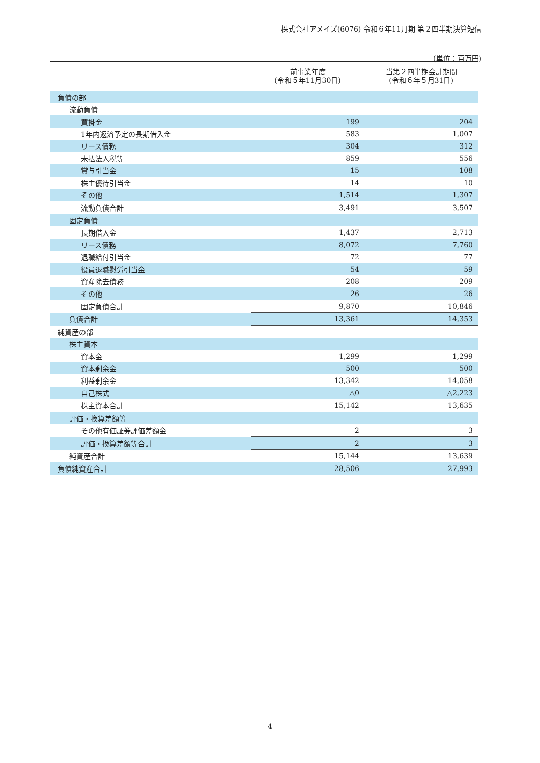株式会社アメイズ(6076) 令和６年11月期 第２四半期決算短信
(単位：百万円)
| | 前事業年度 (令和５年11月30日) | 当第２四半期会計期間 (令和６年５月31日) |
| --- | --- | --- |
| 負債の部 | | |
| 流動負債 | | |
| 買掛金 | 199 | 204 |
| 1年内返済予定の長期借入金 | 583 | 1,007 |
| リース債務 | 304 | 312 |
| 未払法人税等 | 859 | 556 |
| 賞与引当金 | 15 | 108 |
| 株主優待引当金 | 14 | 10 |
| その他 | 1,514 | 1,307 |
| 流動負債合計 | 3,491 | 3,507 |
| 固定負債 | | |
| 長期借入金 | 1,437 | 2,713 |
| リース債務 | 8,072 | 7,760 |
| 退職給付引当金 | 72 | 77 |
| 役員退職慰労引当金 | 54 | 59 |
| 資産除去債務 | 208 | 209 |
| その他 | 26 | 26 |
| 固定負債合計 | 9,870 | 10,846 |
| 負債合計 | 13,361 | 14,353 |
| 純資産の部 | | |
| 株主資本 | | |
| 資本金 | 1,299 | 1,299 |
| 資本剰余金 | 500 | 500 |
| 利益剰余金 | 13,342 | 14,058 |
| 自己株式 | △0 | △2,223 |
| 株主資本合計 | 15,142 | 13,635 |
| 評価・換算差額等 | | |
| その他有価証券評価差額金 | 2 | 3 |
| 評価・換算差額等合計 | 2 | 3 |
| 純資産合計 | 15,144 | 13,639 |
| 負債純資産合計 | 28,506 | 27,993 |
4